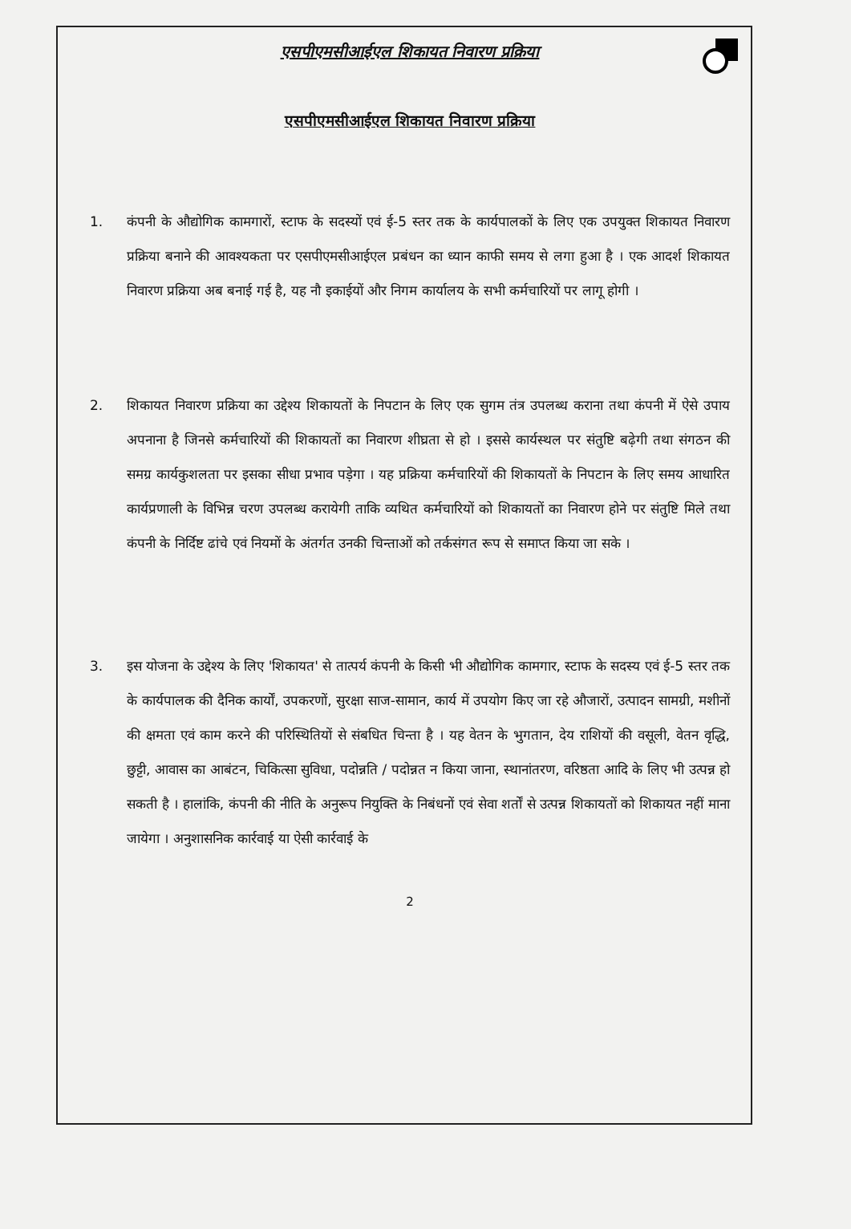एसपीएमसीआईएल शिकायत निवारण प्रक्रिया
एसपीएमसीआईएल शिकायत निवारण प्रक्रिया
1. कंपनी के औद्योगिक कामगारों, स्टाफ के सदस्यों एवं ई-5 स्तर तक के कार्यपालकों के लिए एक उपयुक्त शिकायत निवारण प्रक्रिया बनाने की आवश्यकता पर एसपीएमसीआईएल प्रबंधन का ध्यान काफी समय से लगा हुआ है । एक आदर्श शिकायत निवारण प्रक्रिया अब बनाई गई है, यह नौ इकाईयों और निगम कार्यालय के सभी कर्मचारियों पर लागू होगी ।
2. शिकायत निवारण प्रक्रिया का उद्देश्य शिकायतों के निपटान के लिए एक सुगम तंत्र उपलब्ध कराना तथा कंपनी में ऐसे उपाय अपनाना है जिनसे कर्मचारियों की शिकायतों का निवारण शीघ्रता से हो । इससे कार्यस्थल पर संतुष्टि बढ़ेगी तथा संगठन की समग्र कार्यकुशलता पर इसका सीधा प्रभाव पड़ेगा । यह प्रक्रिया कर्मचारियों की शिकायतों के निपटान के लिए समय आधारित कार्यप्रणाली के विभिन्न चरण उपलब्ध करायेगी ताकि व्यथित कर्मचारियों को शिकायतों का निवारण होने पर संतुष्टि मिले तथा कंपनी के निर्दिष्ट ढांचे एवं नियमों के अंतर्गत उनकी चिन्ताओं को तर्कसंगत रूप से समाप्त किया जा सके ।
3. इस योजना के उद्देश्य के लिए 'शिकायत' से तात्पर्य कंपनी के किसी भी औद्योगिक कामगार, स्टाफ के सदस्य एवं ई-5 स्तर तक के कार्यपालक की दैनिक कार्यों, उपकरणों, सुरक्षा साज-सामान, कार्य में उपयोग किए जा रहे औजारों, उत्पादन सामग्री, मशीनों की क्षमता एवं काम करने की परिस्थितियों से संबधित चिन्ता है । यह वेतन के भुगतान, देय राशियों की वसूली, वेतन वृद्धि, छुट्टी, आवास का आबंटन, चिकित्सा सुविधा, पदोन्नति / पदोन्नत न किया जाना, स्थानांतरण, वरिष्ठता आदि के लिए भी उत्पन्न हो सकती है । हालांकि, कंपनी की नीति के अनुरूप नियुक्ति के निबंधनों एवं सेवा शर्तों से उत्पन्न शिकायतों को शिकायत नहीं माना जायेगा । अनुशासनिक कार्रवाई या ऐसी कार्रवाई के
2